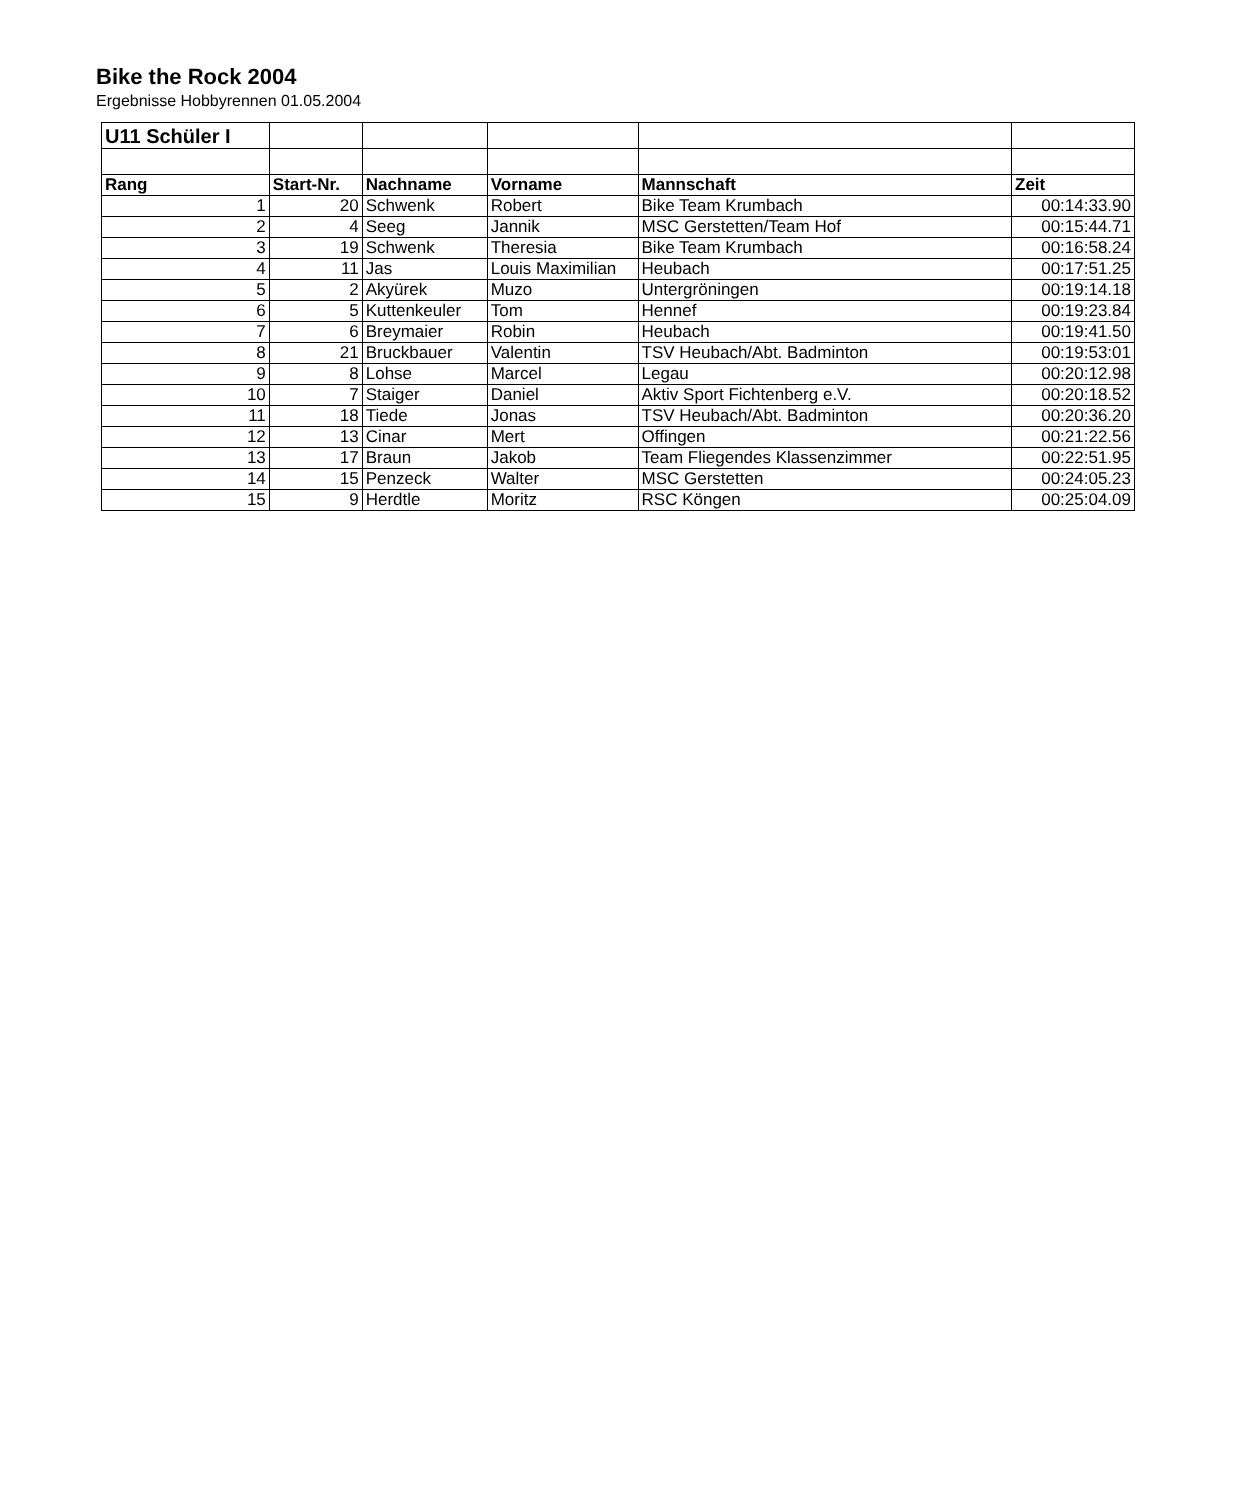Bike the Rock 2004
Ergebnisse Hobbyrennen 01.05.2004
| U11 Schüler I | | | | | |
| --- | --- | --- | --- | --- | --- |
| Rang | Start-Nr. | Nachname | Vorname | Mannschaft | Zeit |
| 1 | 20 | Schwenk | Robert | Bike Team Krumbach | 00:14:33.90 |
| 2 | 4 | Seeg | Jannik | MSC Gerstetten/Team Hof | 00:15:44.71 |
| 3 | 19 | Schwenk | Theresia | Bike Team Krumbach | 00:16:58.24 |
| 4 | 11 | Jas | Louis Maximilian | Heubach | 00:17:51.25 |
| 5 | 2 | Akyürek | Muzo | Untergröningen | 00:19:14.18 |
| 6 | 5 | Kuttenkeuler | Tom | Hennef | 00:19:23.84 |
| 7 | 6 | Breymaier | Robin | Heubach | 00:19:41.50 |
| 8 | 21 | Bruckbauer | Valentin | TSV Heubach/Abt. Badminton | 00:19:53:01 |
| 9 | 8 | Lohse | Marcel | Legau | 00:20:12.98 |
| 10 | 7 | Staiger | Daniel | Aktiv Sport Fichtenberg e.V. | 00:20:18.52 |
| 11 | 18 | Tiede | Jonas | TSV Heubach/Abt. Badminton | 00:20:36.20 |
| 12 | 13 | Cinar | Mert | Offingen | 00:21:22.56 |
| 13 | 17 | Braun | Jakob | Team Fliegendes Klassenzimmer | 00:22:51.95 |
| 14 | 15 | Penzeck | Walter | MSC Gerstetten | 00:24:05.23 |
| 15 | 9 | Herdtle | Moritz | RSC Köngen | 00:25:04.09 |